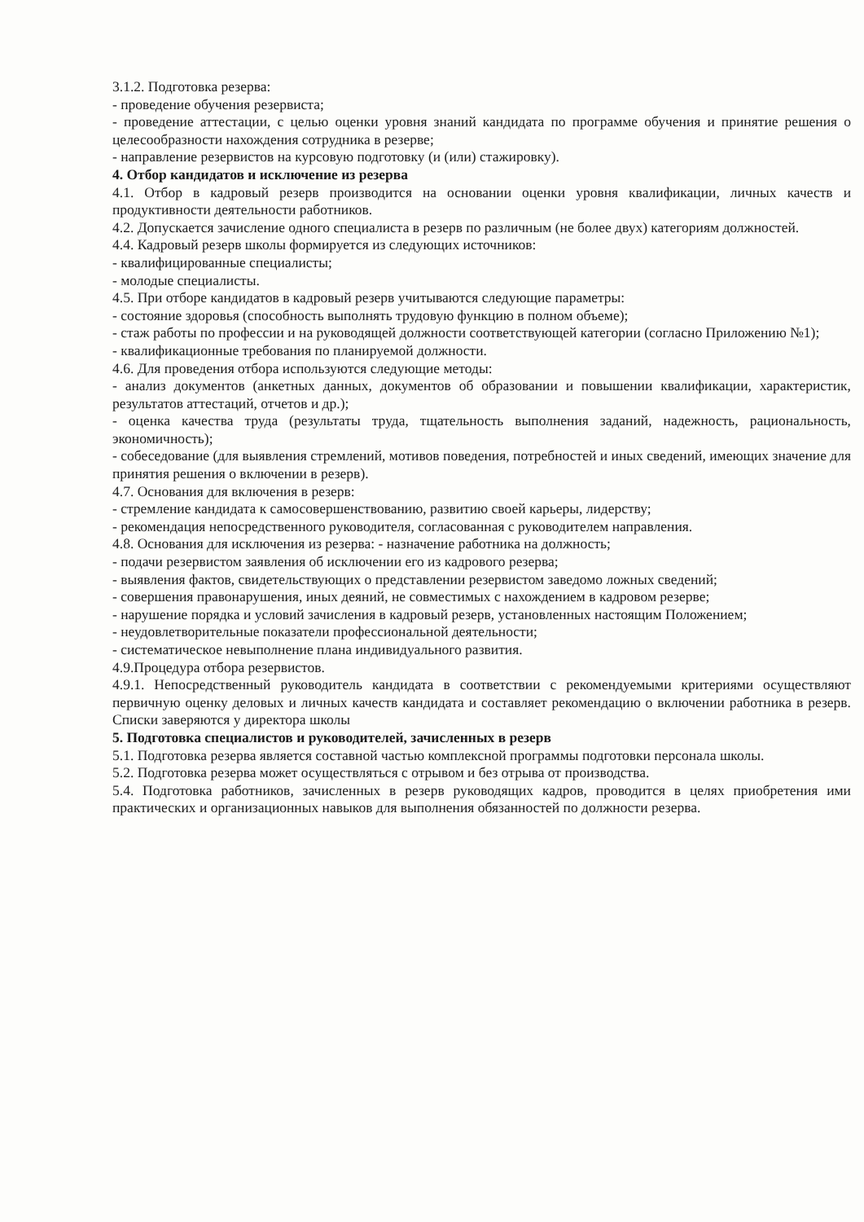3.1.2. Подготовка резерва:
- проведение обучения резервиста;
- проведение аттестации, с целью оценки уровня знаний кандидата по программе обучения и принятие решения о целесообразности нахождения сотрудника в резерве;
- направление резервистов на курсовую подготовку (и (или) стажировку).
4. Отбор кандидатов и исключение из резерва
4.1. Отбор в кадровый резерв производится на основании оценки уровня квалификации, личных качеств и продуктивности деятельности работников.
4.2. Допускается зачисление одного специалиста в резерв по различным (не более двух) категориям должностей.
4.4. Кадровый резерв школы формируется из следующих источников:
- квалифицированные специалисты;
- молодые специалисты.
4.5. При отборе кандидатов в кадровый резерв учитываются следующие параметры:
- состояние здоровья (способность выполнять трудовую функцию в полном объеме);
- стаж работы по профессии и на руководящей должности соответствующей категории (согласно Приложению №1);
- квалификационные требования по планируемой должности.
4.6. Для проведения отбора используются следующие методы:
- анализ документов (анкетных данных, документов об образовании и повышении квалификации, характеристик, результатов аттестаций, отчетов и др.);
- оценка качества труда (результаты труда, тщательность выполнения заданий, надежность, рациональность, экономичность);
- собеседование (для выявления стремлений, мотивов поведения, потребностей и иных сведений, имеющих значение для принятия решения о включении в резерв).
4.7. Основания для включения в резерв:
- стремление кандидата к самосовершенствованию, развитию своей карьеры, лидерству;
- рекомендация непосредственного руководителя, согласованная с руководителем направления.
4.8. Основания для исключения из резерва: - назначение работника на должность;
- подачи резервистом заявления об исключении его из кадрового резерва;
- выявления фактов, свидетельствующих о представлении резервистом заведомо ложных сведений;
- совершения правонарушения, иных деяний, не совместимых с нахождением в кадровом резерве;
- нарушение порядка и условий зачисления в кадровый резерв, установленных настоящим Положением;
- неудовлетворительные показатели профессиональной деятельности;
- систематическое невыполнение плана индивидуального развития.
4.9.Процедура отбора резервистов.
4.9.1. Непосредственный руководитель кандидата в соответствии с рекомендуемыми критериями осуществляют первичную оценку деловых и личных качеств кандидата и составляет рекомендацию о включении работника в резерв. Списки заверяются у директора школы
5. Подготовка специалистов и руководителей, зачисленных в резерв
5.1. Подготовка резерва является составной частью комплексной программы подготовки персонала школы.
5.2. Подготовка резерва может осуществляться с отрывом и без отрыва от производства.
5.4. Подготовка работников, зачисленных в резерв руководящих кадров, проводится в целях приобретения ими практических и организационных навыков для выполнения обязанностей по должности резерва.